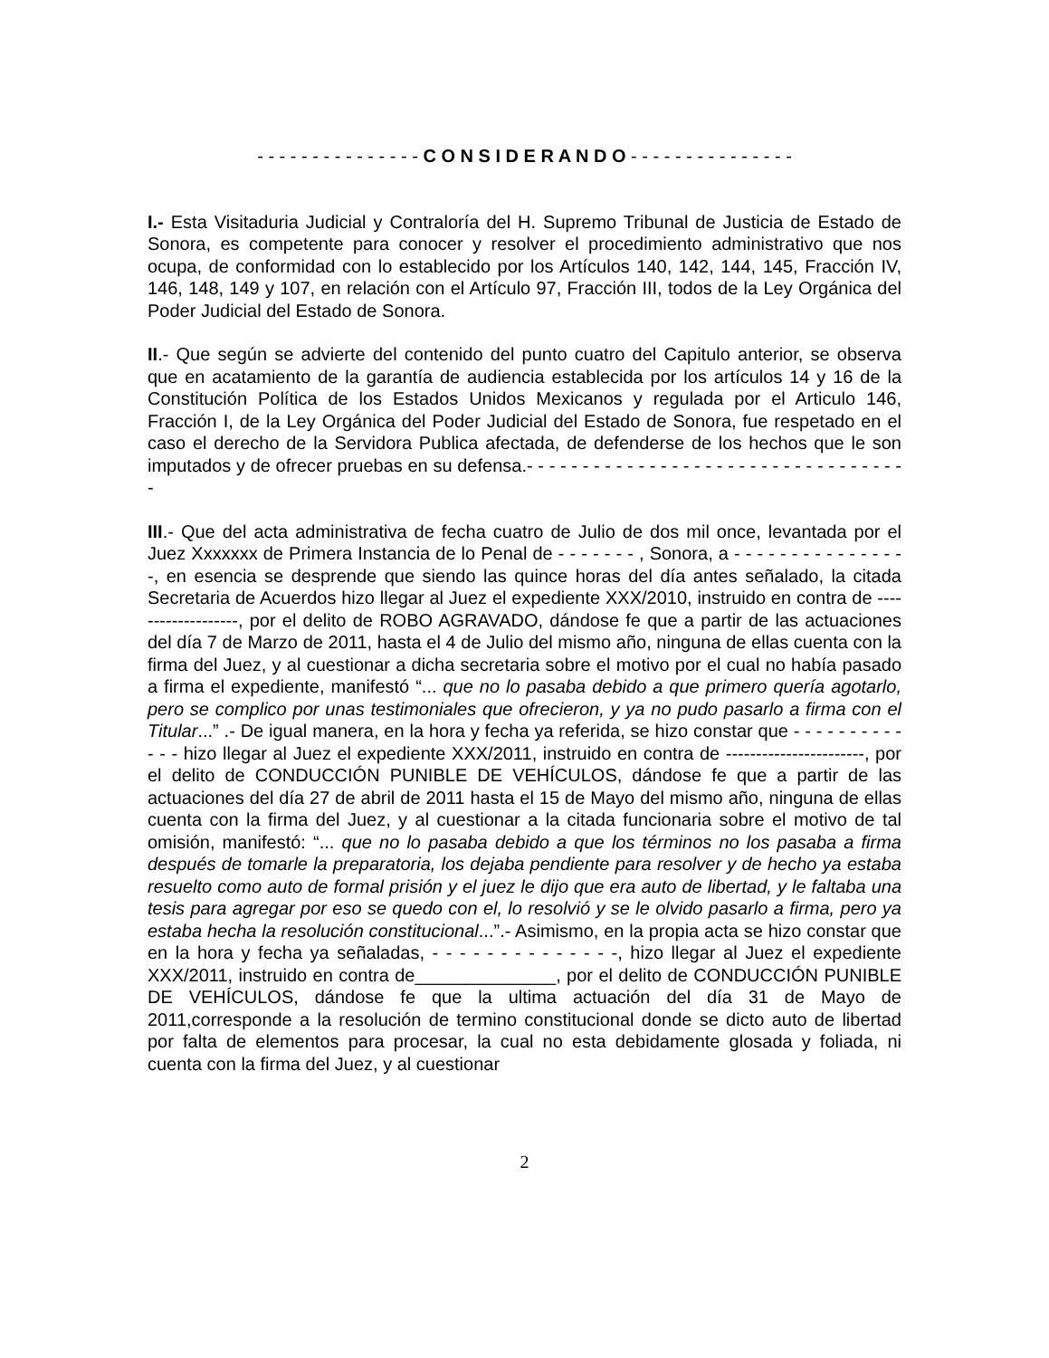- - - - - - - - - - - - - - - C O N S I D E R A N D O - - - - - - - - - - - - - - -
I.- Esta Visitaduria Judicial y Contraloría del H. Supremo Tribunal de Justicia de Estado de Sonora, es competente para conocer y resolver el procedimiento administrativo que nos ocupa, de conformidad con lo establecido por los Artículos 140, 142, 144, 145, Fracción IV, 146, 148, 149 y 107, en relación con el Artículo 97, Fracción III, todos de la Ley Orgánica del Poder Judicial del Estado de Sonora.
II.- Que según se advierte del contenido del punto cuatro del Capitulo anterior, se observa que en acatamiento de la garantía de audiencia establecida por los artículos 14 y 16 de la Constitución Política de los Estados Unidos Mexicanos y regulada por el Articulo 146, Fracción I, de la Ley Orgánica del Poder Judicial del Estado de Sonora, fue respetado en el caso el derecho de la Servidora Publica afectada, de defenderse de los hechos que le son imputados y de ofrecer pruebas en su defensa.- - - - - - - - - - - - - - - - - - - - - - - - - - - - - - - - - - -
III.- Que del acta administrativa de fecha cuatro de Julio de dos mil once, levantada por el Juez Xxxxxxx de Primera Instancia de lo Penal de - - - - - - - , Sonora, a - - - - - - - - - - - - - - - -, en esencia se desprende que siendo las quince horas del día antes señalado, la citada Secretaria de Acuerdos hizo llegar al Juez el expediente XXX/2010, instruido en contra de -------------------, por el delito de ROBO AGRAVADO, dándose fe que a partir de las actuaciones del día 7 de Marzo de 2011, hasta el 4 de Julio del mismo año, ninguna de ellas cuenta con la firma del Juez, y al cuestionar a dicha secretaria sobre el motivo por el cual no había pasado a firma el expediente, manifestó “... que no lo pasaba debido a que primero quería agotarlo, pero se complico por unas testimoniales que ofrecieron, y ya no pudo pasarlo a firma con el Titular...” .- De igual manera, en la hora y fecha ya referida, se hizo constar que - - - - - - - - - - - - - hizo llegar al Juez el expediente XXX/2011, instruido en contra de -----------------------, por el delito de CONDUCCIÓN PUNIBLE DE VEHÍCULOS, dándose fe que a partir de las actuaciones del día 27 de abril de 2011 hasta el 15 de Mayo del mismo año, ninguna de ellas cuenta con la firma del Juez, y al cuestionar a la citada funcionaria sobre el motivo de tal omisión, manifestó: “... que no lo pasaba debido a que los términos no los pasaba a firma después de tomarle la preparatoria, los dejaba pendiente para resolver y de hecho ya estaba resuelto como auto de formal prisión y el juez le dijo que era auto de libertad, y le faltaba una tesis para agregar por eso se quedo con el, lo resolvió y se le olvido pasarlo a firma, pero ya estaba hecha la resolución constitucional...”.- Asimismo, en la propia acta se hizo constar que en la hora y fecha ya señaladas, - - - - - - - - - - - - - -, hizo llegar al Juez el expediente XXX/2011, instruido en contra de______________, por el delito de CONDUCCIÓN PUNIBLE DE VEHÍCULOS, dándose fe que la ultima actuación del día 31 de Mayo de 2011,corresponde a la resolución de termino constitucional donde se dicto auto de libertad por falta de elementos para procesar, la cual no esta debidamente glosada y foliada, ni cuenta con la firma del Juez, y al cuestionar
2